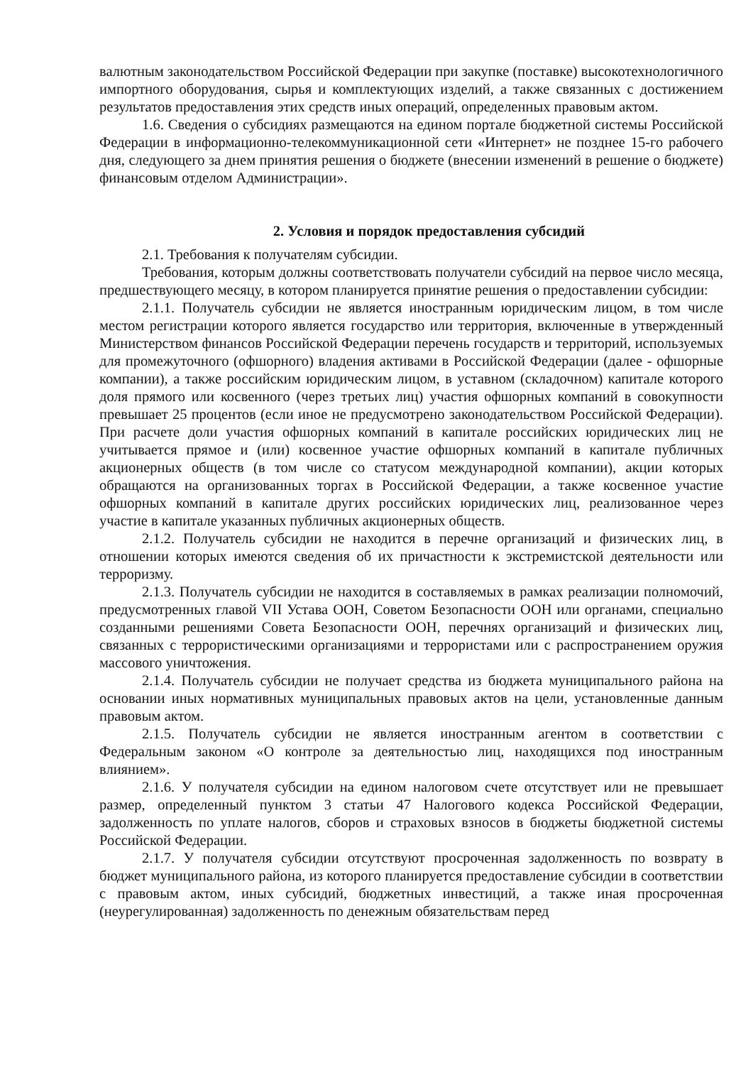валютным законодательством Российской Федерации при закупке (поставке) высокотехнологичного импортного оборудования, сырья и комплектующих изделий, а также связанных с достижением результатов предоставления этих средств иных операций, определенных правовым актом.
1.6. Сведения о субсидиях размещаются на едином портале бюджетной системы Российской Федерации в информационно-телекоммуникационной сети «Интернет» не позднее 15-го рабочего дня, следующего за днем принятия решения о бюджете (внесении изменений в решение о бюджете) финансовым отделом Администрации».
2. Условия и порядок предоставления субсидий
2.1. Требования к получателям субсидии.
Требования, которым должны соответствовать получатели субсидий на первое число месяца, предшествующего месяцу, в котором планируется принятие решения о предоставлении субсидии:
2.1.1. Получатель субсидии не является иностранным юридическим лицом, в том числе местом регистрации которого является государство или территория, включенные в утвержденный Министерством финансов Российской Федерации перечень государств и территорий, используемых для промежуточного (офшорного) владения активами в Российской Федерации (далее - офшорные компании), а также российским юридическим лицом, в уставном (складочном) капитале которого доля прямого или косвенного (через третьих лиц) участия офшорных компаний в совокупности превышает 25 процентов (если иное не предусмотрено законодательством Российской Федерации). При расчете доли участия офшорных компаний в капитале российских юридических лиц не учитывается прямое и (или) косвенное участие офшорных компаний в капитале публичных акционерных обществ (в том числе со статусом международной компании), акции которых обращаются на организованных торгах в Российской Федерации, а также косвенное участие офшорных компаний в капитале других российских юридических лиц, реализованное через участие в капитале указанных публичных акционерных обществ.
2.1.2. Получатель субсидии не находится в перечне организаций и физических лиц, в отношении которых имеются сведения об их причастности к экстремистской деятельности или терроризму.
2.1.3. Получатель субсидии не находится в составляемых в рамках реализации полномочий, предусмотренных главой VII Устава ООН, Советом Безопасности ООН или органами, специально созданными решениями Совета Безопасности ООН, перечнях организаций и физических лиц, связанных с террористическими организациями и террористами или с распространением оружия массового уничтожения.
2.1.4. Получатель субсидии не получает средства из бюджета муниципального района на основании иных нормативных муниципальных правовых актов на цели, установленные данным правовым актом.
2.1.5. Получатель субсидии не является иностранным агентом в соответствии с Федеральным законом «О контроле за деятельностью лиц, находящихся под иностранным влиянием».
2.1.6. У получателя субсидии на едином налоговом счете отсутствует или не превышает размер, определенный пунктом 3 статьи 47 Налогового кодекса Российской Федерации, задолженность по уплате налогов, сборов и страховых взносов в бюджеты бюджетной системы Российской Федерации.
2.1.7. У получателя субсидии отсутствуют просроченная задолженность по возврату в бюджет муниципального района, из которого планируется предоставление субсидии в соответствии с правовым актом, иных субсидий, бюджетных инвестиций, а также иная просроченная (неурегулированная) задолженность по денежным обязательствам перед